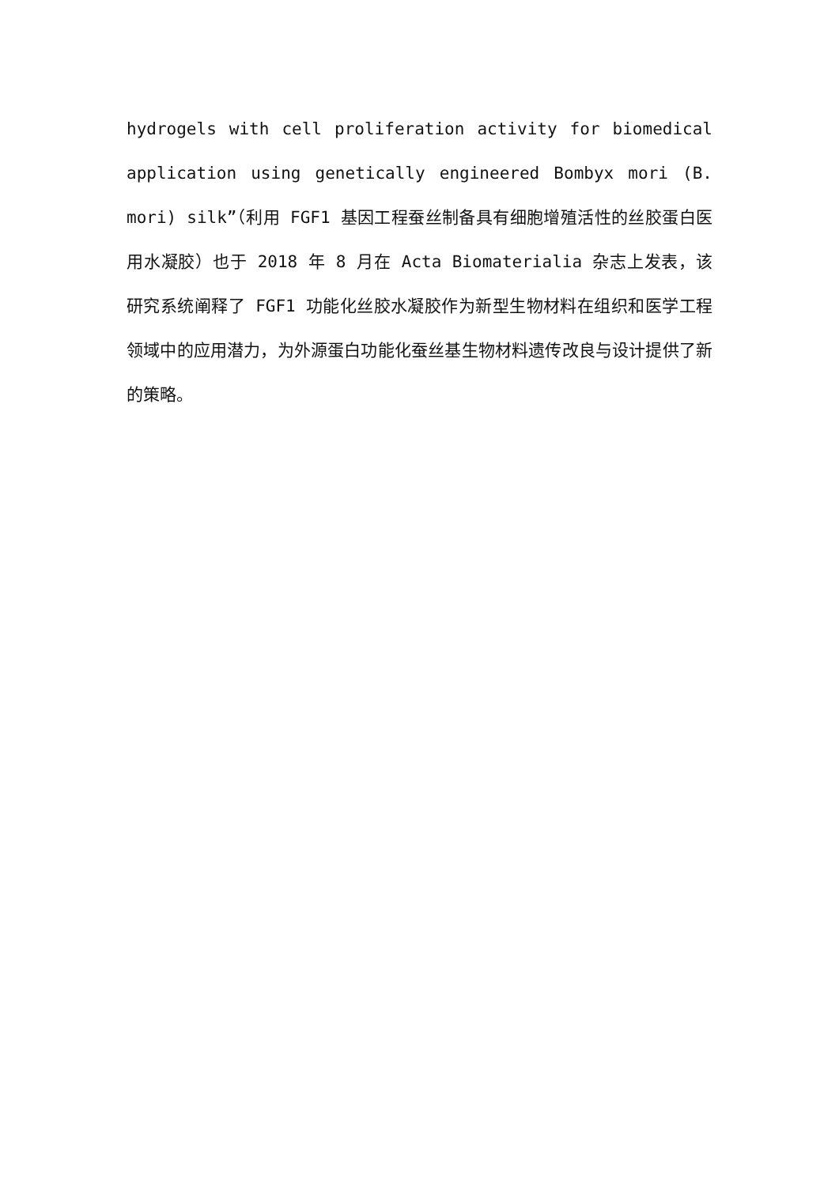hydrogels with cell proliferation activity for biomedical application using genetically engineered Bombyx mori (B. mori) silk”（利用 FGF1 基因工程蚕丝制备具有细胞增殖活性的丝胶蛋白医用水凝胶）也于 2018 年 8 月在 Acta Biomaterialia 杂志上发表，该研究系统阐释了 FGF1 功能化丝胶水凝胶作为新型生物材料在组织和医学工程领域中的应用潜力，为外源蛋白功能化蚕丝基生物材料遗传改良与设计提供了新的策略。